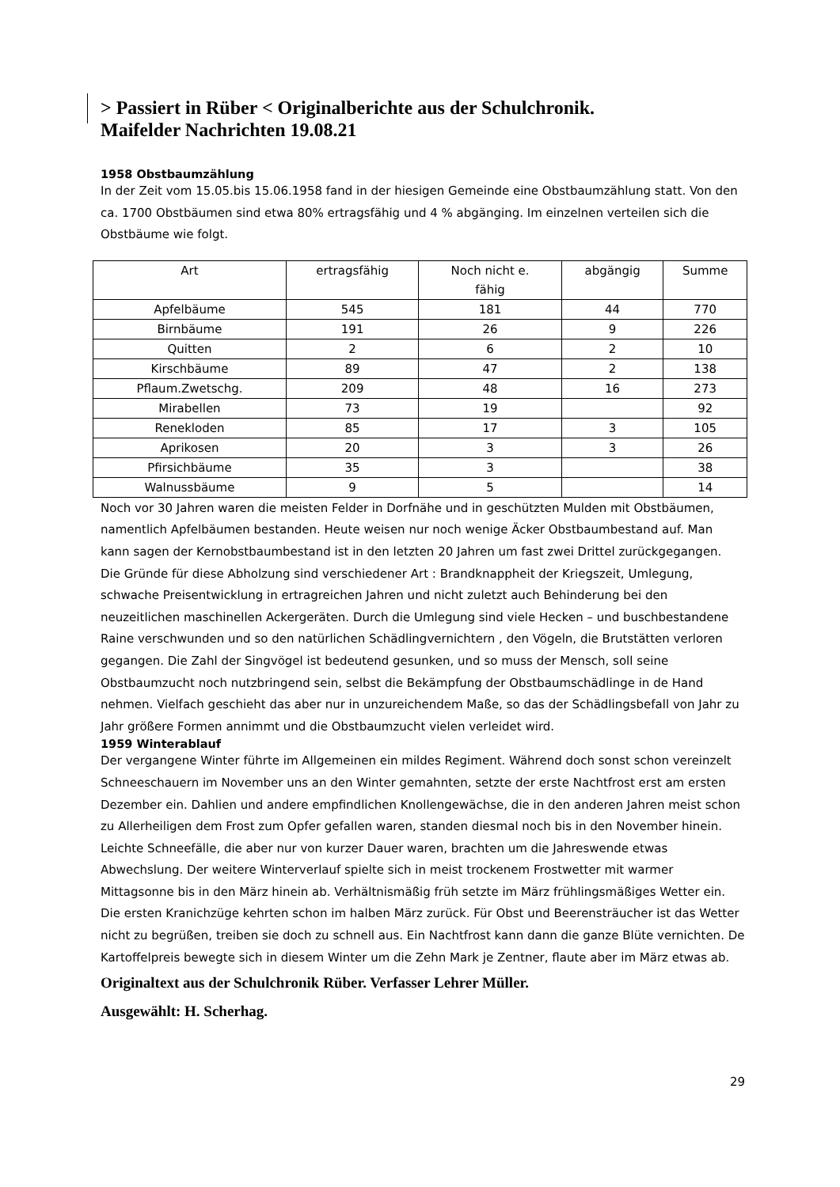> Passiert in Rüber < Originalberichte aus der Schulchronik.
Maifelder Nachrichten 19.08.21
1958 Obstbaumzählung
In der Zeit vom 15.05.bis 15.06.1958 fand in der hiesigen Gemeinde eine Obstbaumzählung statt. Von den ca. 1700 Obstbäumen sind etwa 80% ertragsfähig und 4 % abgänging. Im einzelnen verteilen sich die Obstbäume wie folgt.
| Art | ertragsfähig | Noch nicht e. fähig | abgängig | Summe |
| --- | --- | --- | --- | --- |
| Apfelbäume | 545 | 181 | 44 | 770 |
| Birnbäume | 191 | 26 | 9 | 226 |
| Quitten | 2 | 6 | 2 | 10 |
| Kirschbäume | 89 | 47 | 2 | 138 |
| Pflaum.Zwetschg. | 209 | 48 | 16 | 273 |
| Mirabellen | 73 | 19 | | 92 |
| Renekloden | 85 | 17 | 3 | 105 |
| Aprikosen | 20 | 3 | 3 | 26 |
| Pfirsichbäume | 35 | 3 | | 38 |
| Walnussbäume | 9 | 5 | | 14 |
Noch vor 30 Jahren waren die meisten Felder in Dorfnähe und in geschützten Mulden mit Obstbäumen, namentlich Apfelbäumen bestanden. Heute weisen nur noch wenige Äcker Obstbaumbestand auf. Man kann sagen der Kernobstbaumbestand ist in den letzten 20 Jahren um fast zwei Drittel zurückgegangen. Die Gründe für diese Abholzung sind verschiedener Art : Brandknappheit der Kriegszeit, Umlegung, schwache Preisentwicklung in ertragreichen Jahren und nicht zuletzt auch Behinderung bei den neuzeitlichen maschinellen Ackergeräten. Durch die Umlegung sind viele Hecken – und buschbestandene Raine verschwunden und so den natürlichen Schädlingvernichtern , den Vögeln, die Brutstätten verloren gegangen. Die Zahl der Singvögel ist bedeutend gesunken, und so muss der Mensch, soll seine Obstbaumzucht noch nutzbringend sein, selbst die Bekämpfung der Obstbaumschädlinge in de Hand nehmen. Vielfach geschieht das aber nur in unzureichendem Maße, so das der Schädlingsbefall von Jahr zu Jahr größere Formen annimmt und die Obstbaumzucht vielen verleidet wird.
1959 Winterablauf
Der vergangene Winter führte im Allgemeinen ein mildes Regiment. Während doch sonst schon vereinzelt Schneeschauern im November uns an den Winter gemahnten, setzte der erste Nachtfrost erst am ersten Dezember ein. Dahlien und andere empfindlichen Knollengewächse, die in den anderen Jahren meist schon zu Allerheiligen dem Frost zum Opfer gefallen waren, standen diesmal noch bis in den November hinein. Leichte Schneefälle, die aber nur von kurzer Dauer waren, brachten um die Jahreswende etwas Abwechslung. Der weitere Winterverlauf spielte sich in meist trockenem Frostwetter mit warmer Mittagsonne bis in den März hinein ab. Verhältnismäßig früh setzte im März frühlingsmäßiges Wetter ein. Die ersten Kranichzüge kehrten schon im halben März zurück. Für Obst und Beerensträucher ist das Wetter nicht zu begrüßen, treiben sie doch zu schnell aus. Ein Nachtfrost kann dann die ganze Blüte vernichten. De Kartoffelpreis bewegte sich in diesem Winter um die Zehn Mark je Zentner, flaute aber im März etwas ab.
Originaltext aus der Schulchronik Rüber. Verfasser Lehrer Müller.
Ausgewählt: H. Scherhag.
29